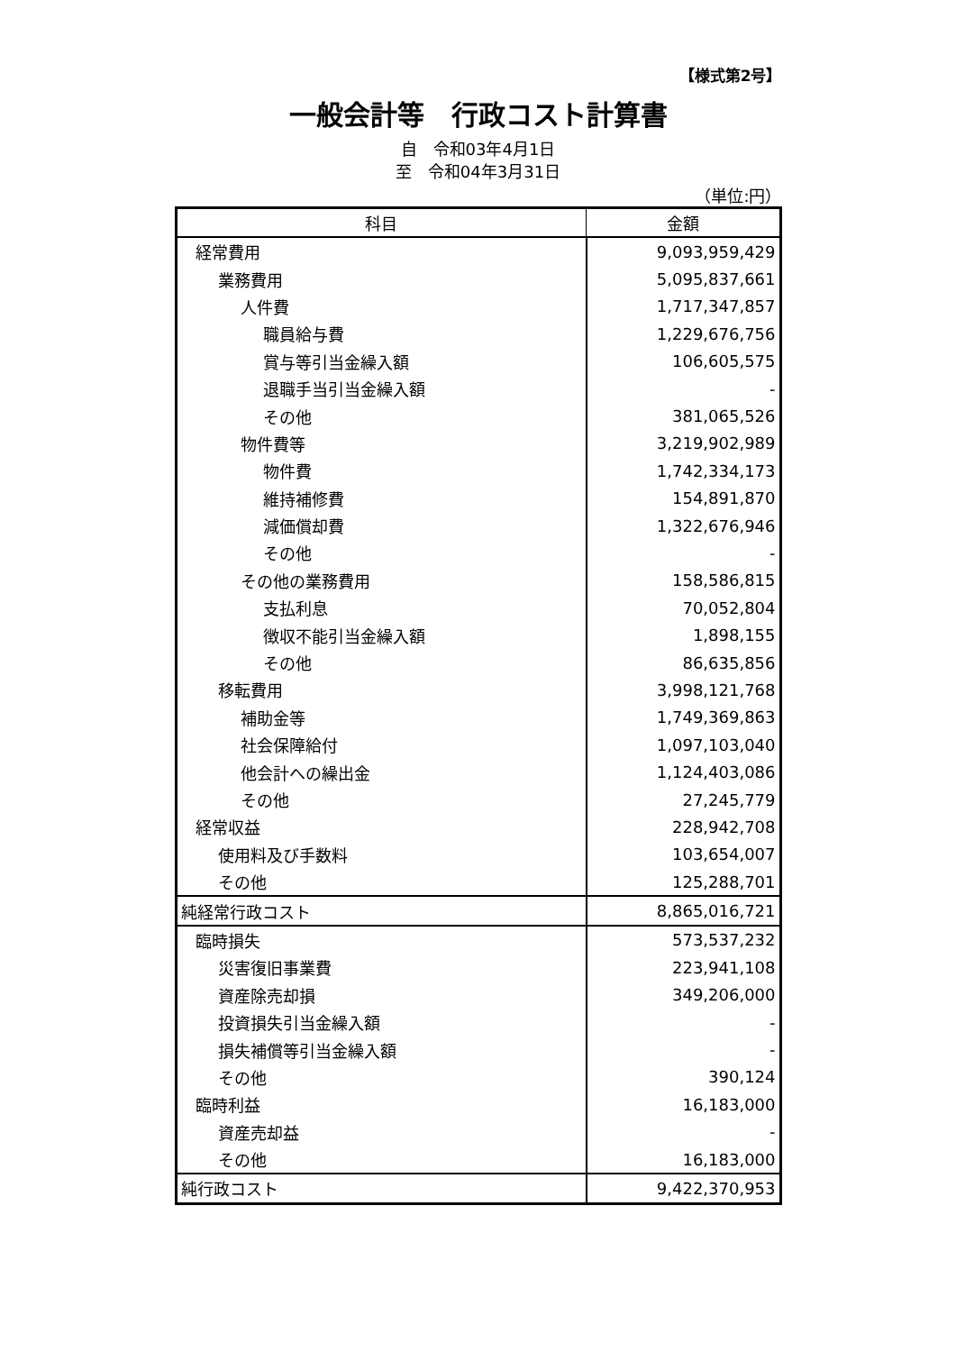【様式第2号】
一般会計等　行政コスト計算書
自　令和03年4月1日
至　令和04年3月31日
（単位:円）
| 科目 | 金額 |
| --- | --- |
| 経常費用 | 9,093,959,429 |
| 業務費用 | 5,095,837,661 |
| 人件費 | 1,717,347,857 |
| 職員給与費 | 1,229,676,756 |
| 賞与等引当金繰入額 | 106,605,575 |
| 退職手当引当金繰入額 | - |
| その他 | 381,065,526 |
| 物件費等 | 3,219,902,989 |
| 物件費 | 1,742,334,173 |
| 維持補修費 | 154,891,870 |
| 減価償却費 | 1,322,676,946 |
| その他 | - |
| その他の業務費用 | 158,586,815 |
| 支払利息 | 70,052,804 |
| 徴収不能引当金繰入額 | 1,898,155 |
| その他 | 86,635,856 |
| 移転費用 | 3,998,121,768 |
| 補助金等 | 1,749,369,863 |
| 社会保障給付 | 1,097,103,040 |
| 他会計への繰出金 | 1,124,403,086 |
| その他 | 27,245,779 |
| 経常収益 | 228,942,708 |
| 使用料及び手数料 | 103,654,007 |
| その他 | 125,288,701 |
| 純経常行政コスト | 8,865,016,721 |
| 臨時損失 | 573,537,232 |
| 災害復旧事業費 | 223,941,108 |
| 資産除売却損 | 349,206,000 |
| 投資損失引当金繰入額 | - |
| 損失補償等引当金繰入額 | - |
| その他 | 390,124 |
| 臨時利益 | 16,183,000 |
| 資産売却益 | - |
| その他 | 16,183,000 |
| 純行政コスト | 9,422,370,953 |